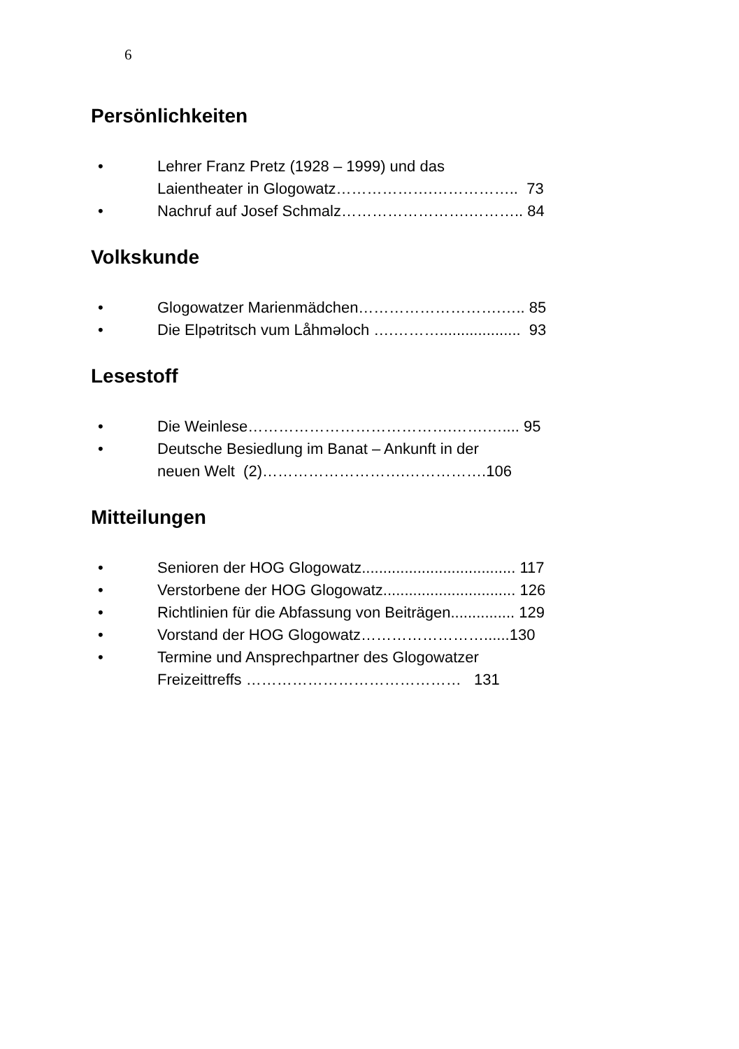6
Persönlichkeiten
• Lehrer Franz Pretz (1928 – 1999) und das
Laientheater in Glogowatz……………….…………….. 73
• Nachruf auf Josef Schmalz…………………….……….. 84
Volkskunde
• Glogowatzer Marienmädchen……………………….….. 85
• Die Elpətritsch vum Låhmәloch ….………................... 93
Lesestoff
• Die Weinlese………………………………….…….….... 95
• Deutsche Besiedlung im Banat – Ankunft in der
neuen Welt (2)……………………….…………….106
Mitteilungen
• Senioren der HOG Glogowatz.................................... 117
• Verstorbene der HOG Glogowatz............................... 126
• Richtlinien für die Abfassung von Beiträgen............... 129
• Vorstand der HOG Glogowatz……………………......130
• Termine und Ansprechpartner des Glogowatzer
Freizeittreffs …………………………………… 131